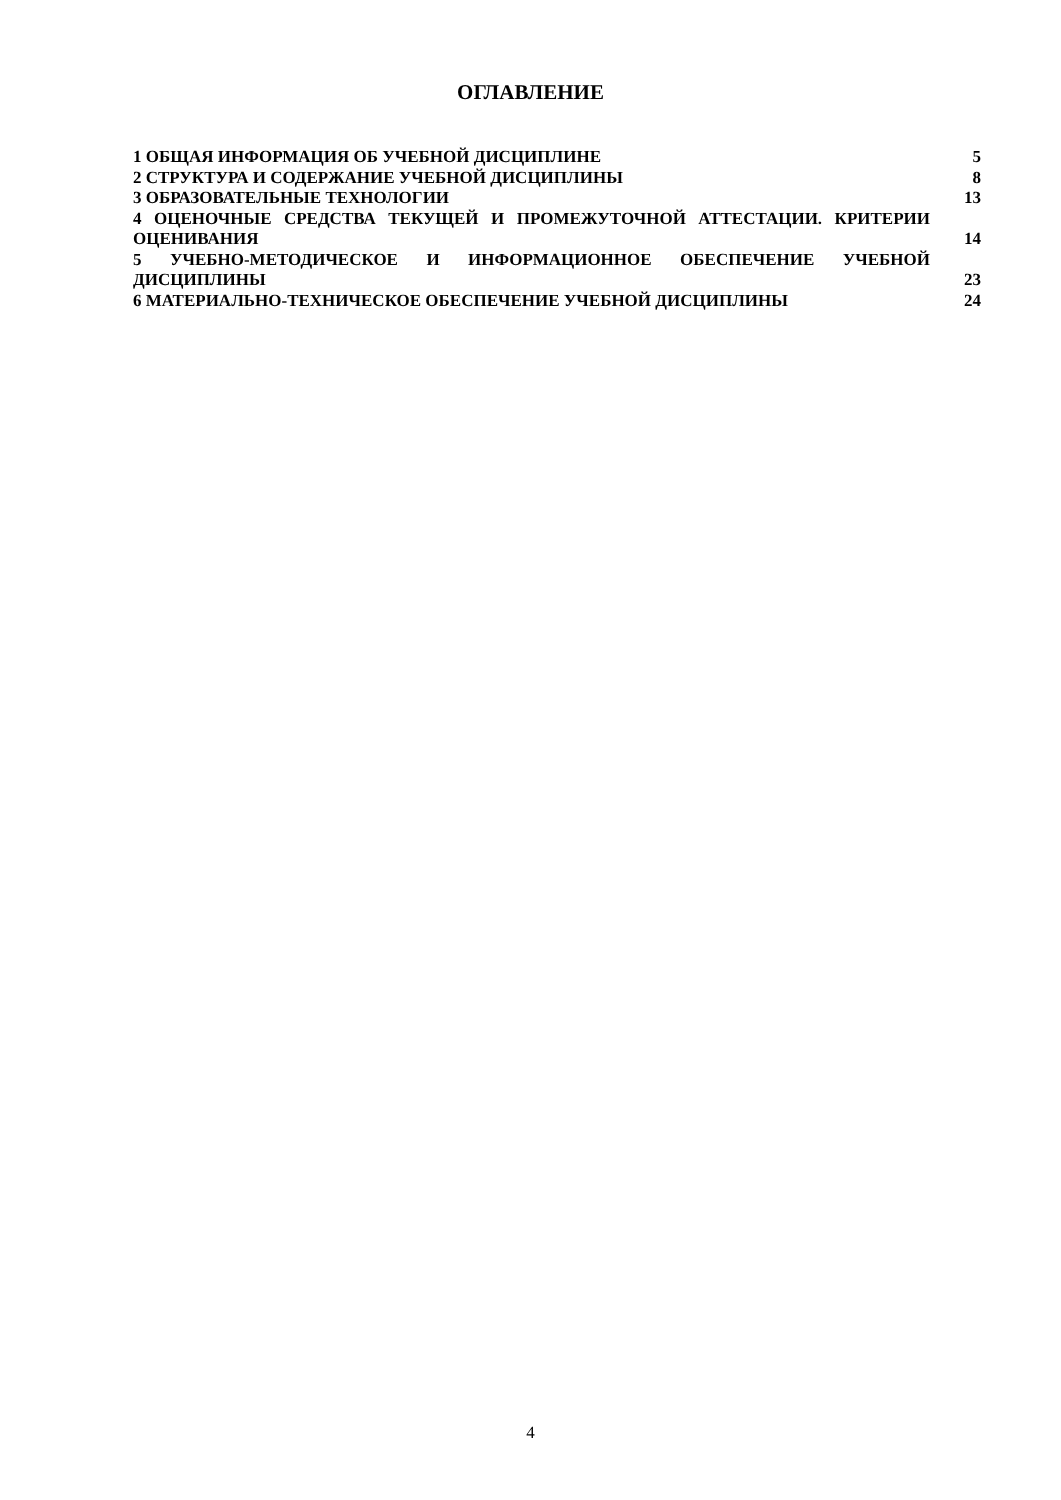ОГЛАВЛЕНИЕ
1 ОБЩАЯ ИНФОРМАЦИЯ ОБ УЧЕБНОЙ ДИСЦИПЛИНЕ
5
2 СТРУКТУРА И СОДЕРЖАНИЕ УЧЕБНОЙ ДИСЦИПЛИНЫ
8
3 ОБРАЗОВАТЕЛЬНЫЕ ТЕХНОЛОГИИ
13
4 ОЦЕНОЧНЫЕ СРЕДСТВА ТЕКУЩЕЙ И ПРОМЕЖУТОЧНОЙ АТТЕСТАЦИИ. КРИТЕРИИ ОЦЕНИВАНИЯ
14
5 УЧЕБНО-МЕТОДИЧЕСКОЕ И ИНФОРМАЦИОННОЕ ОБЕСПЕЧЕНИЕ УЧЕБНОЙ ДИСЦИПЛИНЫ
23
6 МАТЕРИАЛЬНО-ТЕХНИЧЕСКОЕ ОБЕСПЕЧЕНИЕ УЧЕБНОЙ ДИСЦИПЛИНЫ
24
4